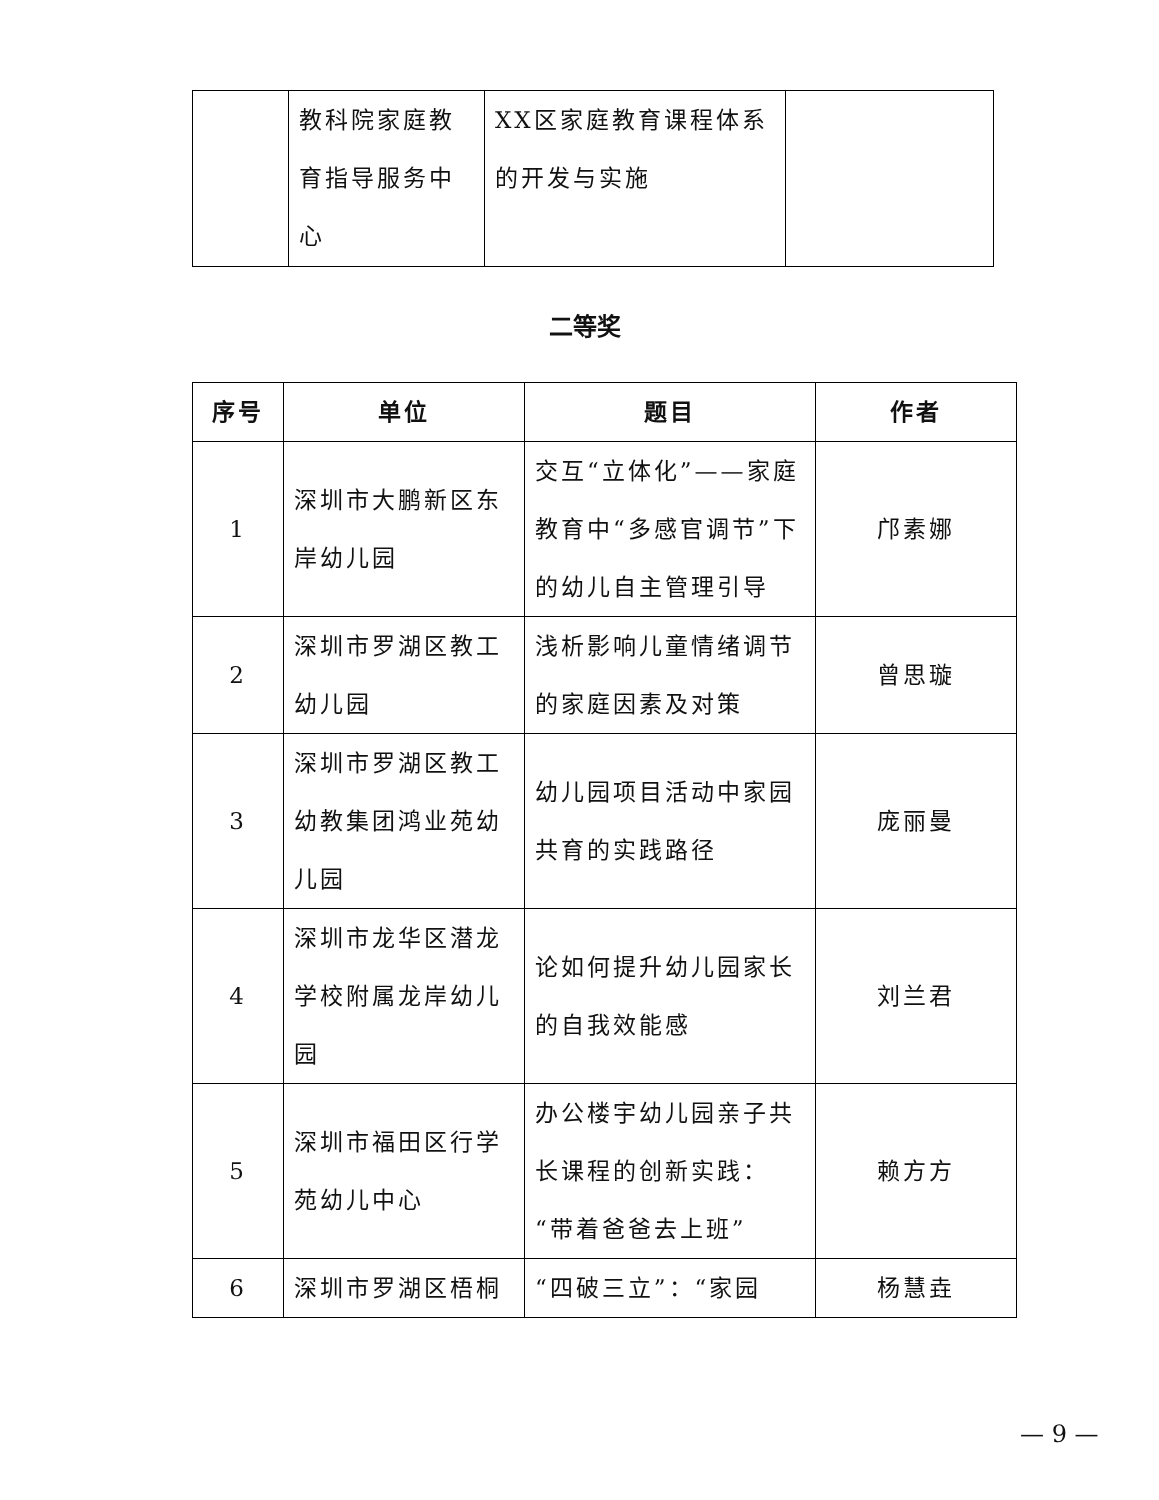| | 教科院家庭教育指导服务中心 | XX区家庭教育课程体系的开发与实施 | |
二等奖
| 序号 | 单位 | 题目 | 作者 |
| --- | --- | --- | --- |
| 1 | 深圳市大鹏新区东岸幼儿园 | 交互“立体化”——家庭教育中“多感官调节”下的幼儿自主管理引导 | 邝素娜 |
| 2 | 深圳市罗湖区教工幼儿园 | 浅析影响儿童情绪调节的家庭因素及对策 | 曾思璇 |
| 3 | 深圳市罗湖区教工幼教集团鸿业苑幼儿园 | 幼儿园项目活动中家园共育的实践路径 | 庞丽曼 |
| 4 | 深圳市龙华区潜龙学校附属龙岸幼儿园 | 论如何提升幼儿园家长的自我效能感 | 刘兰君 |
| 5 | 深圳市福田区行学苑幼儿中心 | 办公楼宇幼儿园亲子共长课程的创新实践：“带着爸爸去上班” | 赖方方 |
| 6 | 深圳市罗湖区梧桐 | “四破三立”：“家园 | 杨慧垚 |
— 9 —